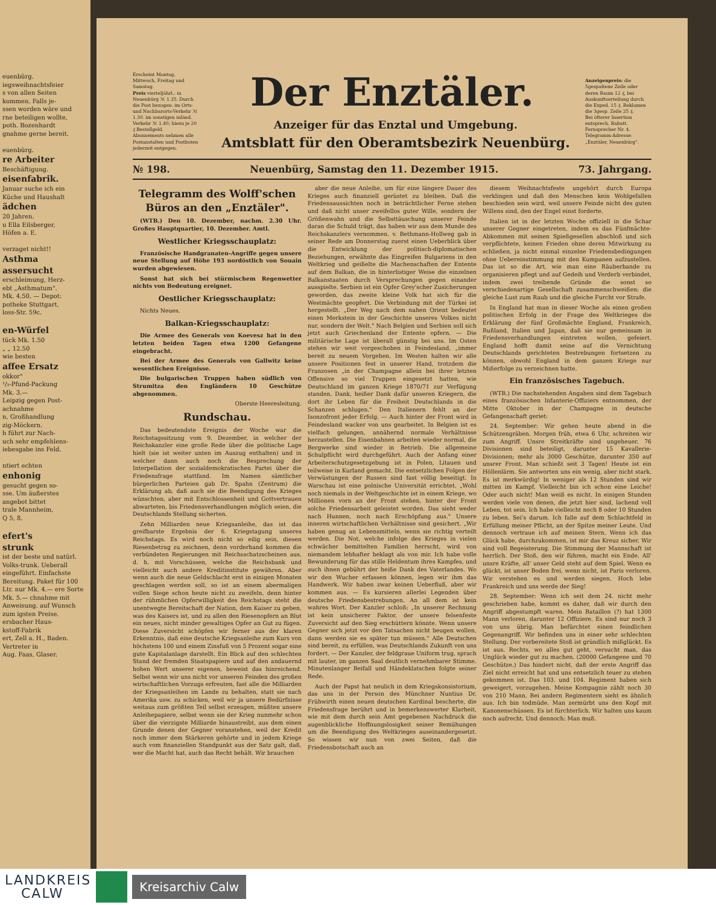euenbürg.
iegsweihnachtsfeier
s von allen Seiten
kommen. Falls je-
ssen worden wäre und
rne beteiligen wollte,
poth. Bozenhardt
gnahme gerne bereit.
euenbürg.
re Arbeiter
Beschäftigung.
eisenfabrik.
Januar suche ich ein
Küche und Haushalt
ädchen
20 Jahren.
u Ella Eilsberger,
Höfen a. E.
verzaget nicht!!
Asthma
assersucht
erschleimung, Herz-
ebt „Asthmatum".
Mk. 4.50. — Depot:
potheke Stuttgart,
loss-Str. 59c.
en-Würfel
tück Mk. 1.50
„ „ 12.50
wie besten
affee Ersatz
okkor"
¹/₂-Pfund-Packung
Mk. 3.—
Leipzig gegen Post-
achnahme
n, Großhandlung
zig-Möckern.
h führt zur Nach-
uch sehr empfehlens-
iebesgabe ins Feld.
ntiert echten
enhonig
gesucht gegen so-
sse. Um äußerstes
angebot bittet
trale Mannheim,
Q 5, 8.
efert's
strunk
ist der beste und natürl. Volks-trunk. Ueberall eingeführt. Einfachste Bereitung. Paket für 100 Ltr. nur Mk. 4.— ere Sorte Mk. 5.— chnahme mit Anweisung. auf Wunsch zum igsten Preise.
ersbacher Haus-
kstoff-Fabrik
ert, Zell a. H., Baden.
Vertreter in
Aug. Faas, Glaser.
Erscheint Montag, Mittwoch, Freitag und Samstag.
Preis vierteljährl.: in Neuenbürg ℳ 1.35. Durch die Post bezogen: im Orts- und Nachbarorts-Verkehr ℳ 1.30. im sonstigen inländ. Verkehr ℳ 1.40; hiezu je 20 ₰ Bestellgeld.
Abonnements nehmen alle Postanstalten und Postboten jederzeit entgegen.
Der Enztäler.
Anzeiger für das Enztal und Umgebung.
Amtsblatt für den Oberamtsbezirk Neuenbürg.
Anzeigenpreis: die 5gespaltene Zeile oder deren Raum 12 ₰, bei Auskunftserteilung durch die Exped. 15 ₰. Reklamen die 3gesp. Zeile 25 ₰.
Bei öfterer Insertion entsprech. Rabatt.
Fernsprecher Nr. 4.
Telegramm-Adresse: „Enztäler, Neuenbürg".
№ 198. Neuenbürg, Samstag den 11. Dezember 1915. 73. Jahrgang.
Telegramm des Wolff'schen Büros an den „Enztäler".
(WTB.) Den 10. Dezember, nachm. 2.30 Uhr. Großes Hauptquartier, 10. Dezember. Amtl.
Westlicher Kriegsschauplatz:
Französische Handgranaten-Angriffe gegen unsere neue Stellung auf Höhe 193 nordöstlich von Souain wurden abgewiesen.
Sonst hat sich bei stürmischem Regenwetter nichts von Bedeutung ereignet.
Oestlicher Kriegsschauplatz:
Nichts Neues.
Balkan-Kriegsschauplatz:
Die Armee des Generals von Koevesz hat in den letzten beiden Tagen etwa 1200 Gefangene eingebracht.
Bei der Armee des Generals von Gallwitz keine wesentlichen Ereignisse.
Die bulgarischen Truppen haben südlich von Strumitza den Engländern 10 Geschütze abgenommen.
Oberste Heeresleitung.
Rundschau.
Das bedeutendste Ereignis der Woche war die Reichstagssitzung vom 9. Dezember, in welcher der Reichskanzler eine große Rede über die politische Lage hielt (sie ist weiter unten im Auszug enthalten) und in welcher dann auch noch die Besprechung der Interpellation der sozialdemokratischen Partei über die Friedensfrage stattfand. Im Namen sämtlicher bürgerlichen Parteien gab Dr. Spahn (Zentrum) die Erklärung ab, daß auch sie die Beendigung des Krieges wünschten, aber mit Entschlossenheit und Gottvertrauen abwarteten, bis Friedensverhandlungen möglich seien, die Deutschlands Stellung sicherten.
Zehn Milliarden neue Kriegsanleihe, das ist das greifbarste Ergebnis der 6. Kriegstagung unseres Reichstags. Es wird noch nicht so eilig sein, diesen Riesenbetrag zu zeichnen, denn vorderhand kommen die verbündeten Regierungen mit Reichsschatzscheinen aus, d. h. mit Vorschüssen, welche die Reichsbank und vielleicht auch andere Kreditinstitute gewähren. Aber wenn auch die neue Geldschlacht erst in einigen Monaten geschlagen werden soll, so ist an einem abermaligen vollen Siege schon heute nicht zu zweifeln, denn hinter der rühmlichen Opferwilligkeit des Reichstags steht die unentwegte Bereitschaft der Nation, dem Kaiser zu geben, was des Kaisers ist, und zu allen den Riesenopfern an Blut ein neues, nicht minder gewaltiges Opfer an Gut zu fügen. Diese Zuversicht schöpfen wir ferner aus der klaren Erkenntnis, daß eine deutsche Kriegsanleihe zum Kurs von höchstens 100 und einem Zinsfuß von 5 Prozent sogar eine gute Kapitalanlage darstellt. Ein Blick auf den schlechten Stand der fremden Staatspapiere und auf den andauernd hohen Wert unserer eigenen, beweist das hinreichend. Selbst wenn wir uns nicht vor unseren Feinden des großen wirtschaftlichen Vorzugs erfreuten, fast alle die Milliarden der Kriegsanleihen im Lande zu behalten, statt sie nach Amerika usw. zu schicken, weil wir ja unsere Bedürfnisse weitaus zum größten Teil selbst erzeugen, müßten unsere Anleihepapiere, selbst wenn sie der Krieg nunmehr schon über die vierzigste Milliarde hinaustreibt, aus dem einen Grunde denen der Gegner voranstehen, weil der Kredit noch immer dem Stärkeren gehörte und in jedem Kriege auch vom finanziellen Standpunkt aus der Satz galt, daß, wer die Macht hat, auch das Recht behält. Wir brauchen
aber die neue Anleihe, um für eine längere Dauer des Krieges auch finanziell gerüstet zu bleiben. Daß die Friedensaussichten noch in beträchtlicher Ferne stehen und daß nicht unser zweifellos guter Wille, sondern der Größenwahn und die Selbsttäuschung unserer Feinde daran die Schuld trägt, das haben wir aus dem Munde des Reichskanzlers vernommen. v. Bethmann-Hollweg gab in seiner Rede am Donnerstag zuerst einen Ueberblick über die Entwicklung der politisch-diplomatischen Beziehungen, erwähnte das Eingreifen Bulgariens in den Weltkrieg und geißelte die Machenschaften der Entente auf dem Balkan, die in hinterlistiger Weise die einzelnen Balkanstaaten durch Versprechungen gegen einander ausspielte. Serbien ist ein Opfer Grey'scher Zusicherungen geworden, das zweite kleine Volk hat sich für die Westmächte geopfert. Die Verbindung mit der Türkei ist hergestellt. „Der Weg nach dem nahen Orient bedeutet einen Merkstein in der Geschichte unseres Volkes nicht nur, sondern der Welt." Nach Belgien und Serbien soll sich jetzt auch Griechenland der Entente opfern. — Die militärische Lage ist überall günstig bei uns. Im Osten stehen wir weit vorgeschoben in Feindesland, „immer bereit zu neuem Vorgehen. Im Westen halten wir alle unsere Positionen fest in unserer Hand, trotzdem die Franzosen „in der Champagne allein bei ihrer letzten Offensive so viel Truppen eingesetzt hatten, wie Deutschland im ganzen Kriege 1870/71 zur Verfügung standen. Dank, heißer Dank dafür unseren Kriegern, die dort ihr Leben für die Freiheit Deutschlands in die Schanzen schlugen." Den Italienern fehlt an der Isonzofront jeder Erfolg. — Auch hinter der Front wird in Feindesland wacker von uns gearbeitet. In Belgien ist es vielfach gelungen, annähernd normale Verhältnisse herzustellen. Die Eisenbahnen arbeiten wieder normal, die Bergwerke sind wieder in Betrieb. Die allgemeine Schulpflicht wird durchgeführt. Auch der Anfang einer Arbeiterschutzgesetzgebung ist in Polen, Litauen und teilweise in Kurland gemacht. Die entsetzlichen Folgen der Verwüstungen der Russen sind fast völlig beseitigt. In Warschau ist eine polnische Universität errichtet. „Wohl noch niemals in der Weltgeschichte ist in einem Kriege, wo Millionen vorn an der Front stehen, hinter der Front solche Friedensarbeit geleistet worden. Das sieht weder nach Hunnen, noch nach Erschöpfung aus." Unsere inneren wirtschaftlichen Verhältnisse sind gesichert. „Wir haben genug an Lebensmitteln, wenn sie richtig verteilt werden. Die Not, welche infolge des Krieges in vielen schwächer bemittelten Familien herrscht, wird von niemandem lebhafter beklagt als von mir. Ich habe volle Bewunderung für das stille Heldentum ihres Kampfes, und auch ihnen gebührt der heiße Dank des Vaterlandes. Wo wir den Wucher erfassen können, legen wir ihm das Handwerk. Wir haben zwar keinen Ueberfluß, aber wir kommen aus. — Es kursieren allerlei Legenden über deutsche Friedensbestrebungen. An all dem ist kein wahres Wort. Der Kanzler schloß: „In unserer Rechnung ist kein unsicherer Faktor, der unsere felsenfeste Zuversicht auf den Sieg erschüttern könnte. Wenn unsere Gegner sich jetzt vor den Tatsachen nicht beugen wollen, dann werden sie es später tun müssen." Alle Deutschen sind bereit, zu erfüllen, was Deutschlands Zukunft von uns fordert. — Der Kanzler, der feldgraue Uniform trug, sprach mit lauter, im ganzen Saal deutlich vernehmbarer Stimme. Minutenlanger Beifall und Händeklatschen folgte seiner Rede.
Auch der Papst hat neulich in dem Kriegskonsistorium, das uns in der Person des Münchner Nuntius Dr. Frühwirth einen neuen deutschen Kardinal bescherte, die Friedensfrage berührt und in bemerkenswerter Klarheit, wie mit dem durch sein Amt gegebenen Nachdruck die augenblickliche Hoffnungslosigkeit seiner Bemühungen um die Beendigung des Weltkrieges auseinandergesetzt. So wissen wir nun von zwei Seiten, daß die Friedensbotschaft auch an
diesem Weihnachtsfeste ungehört durch Europa verklingen und daß den Menschen kein Wohlgefallen beschieden sein wird, weil unsere Feinde nicht des guten Willens sind, den der Engel einst forderte.
Italien ist in der letzten Woche offiziell in die Schar unserer Gegner eingetreten, indem es das Fünfmächte-Abkommen mit seinen Spießgesellen abschloß und sich verpflichtete, keinen Frieden ohne deren Mitwirkung zu schließen, ja nicht einmal einzelne Friedensbedingungen ohne Uebereinstimmung mit den Kumpanen aufzustellen. Das ist so die Art, wie man eine Räuberbande zu organisieren pflegt und auf Gedeih und Verderb verbindet, indem zwei treibende Gründe die sonst so verschiedenartige Gesellschaft zusammenschweißen: die gleiche Lust zum Raub und die gleiche Furcht vor Strafe.
In England hat man in dieser Woche als einen großen politischen Erfolg in der Frage des Weltkrieges die Erklärung der fünf Großmächte England, Frankreich, Rußland, Italien und Japan, daß sie nur gemeinsam in Friedensverhandlungen eintreten wollen, gefeiert. England hofft damit seine auf die Vernichtung Deutschlands gerichteten Bestrebungen fortsetzen zu können, obwohl England in dem ganzen Kriege nur Mißerfolge zu verzeichnen hatte.
Ein französisches Tagebuch.
(WTB.) Die nachstehenden Angaben sind dem Tagebuch eines französischen Infanterie-Offiziers entnommen, der Mitte Oktober in der Champagne in deutsche Gefangenschaft geriet:
24. September: Wir gehen heute abend in die Schützengräben. Morgen früh, etwa 6 Uhr, schreiten wir zum Angriff. Unsre Streitkräfte sind ungeheuer. 76 Divisionen sind beteiligt, darunter 15 Kavallerie-Divisionen; mehr als 3000 Geschütze, darunter 350 auf unsrer Front. Man schießt seit 3 Tagen! Heute ist ein Höllenlärm. Sie antworten uns ein wenig, aber nicht stark. Es ist merkwürdig! In weniger als 12 Stunden sind wir mitten im Kampf. Vielleicht bin ich schon eine Leiche! Oder auch nicht! Man weiß es nicht. In einigen Stunden werden viele von denen, die jetzt hier sind, lachend voll Leben, tot sein. Ich habe vielleicht noch 8 oder 10 Stunden zu leben. Sei's darum. Ich falle auf dem Schlachtfeld in Erfüllung meiner Pflicht, an der Spitze meiner Leute. Und dennoch vertraue ich auf meinen Stern. Wenn ich das Glück habe, durchzukommen, ist mir das Kreuz sicher. Wir sind voll Begeisterung. Die Stimmung der Mannschaft ist herrlich. Der Stoß, den wir führen, macht ein Ende. All' unsre Kräfte, all' unser Geld steht auf dem Spiel. Wenn es glückt, ist unser Boden frei, wenn nicht, ist Paris verloren. Wir verstehen es und werden siegen. Hoch lebe Frankreich und uns werde der Sieg!
28. September: Wenn ich seit dem 24. nicht mehr geschrieben habe, kommt es daher, daß wir durch den Angriff abgestumpft waren. Mein Bataillon (?) hat 1300 Mann verloren, darunter 12 Offiziere. Es sind nur noch 3 von uns übrig. Man befürchtet einen feindlichen Gegenangriff. Wir befinden uns in einer sehr schlechten Stellung. Der vorbereitete Stoß ist gründlich mißglückt. Es ist aus. Rechts, wo alles gut geht, versucht man, das Unglück wieder gut zu machen. (20000 Gefangene und 70 Geschütze.) Das hindert nicht, daß der erste Angriff das Ziel nicht erreicht hat und uns entsetzlich teuer zu stehen gekommen ist. Das 103. und 104. Regiment haben sich geweigert, vorzugehen. Meine Kompagnie zählt noch 30 von 210 Mann. Bei andern Regimentern sieht es ähnlich aus. Ich bin todmüde. Man zermürbt uns den Kopf mit Kanonenschüssen. Es ist fürchterlich. Wir halten uns kaum noch aufrecht. Und dennoch: Man muß.
LANDKREIS
CALW
Kreisarchiv Calw